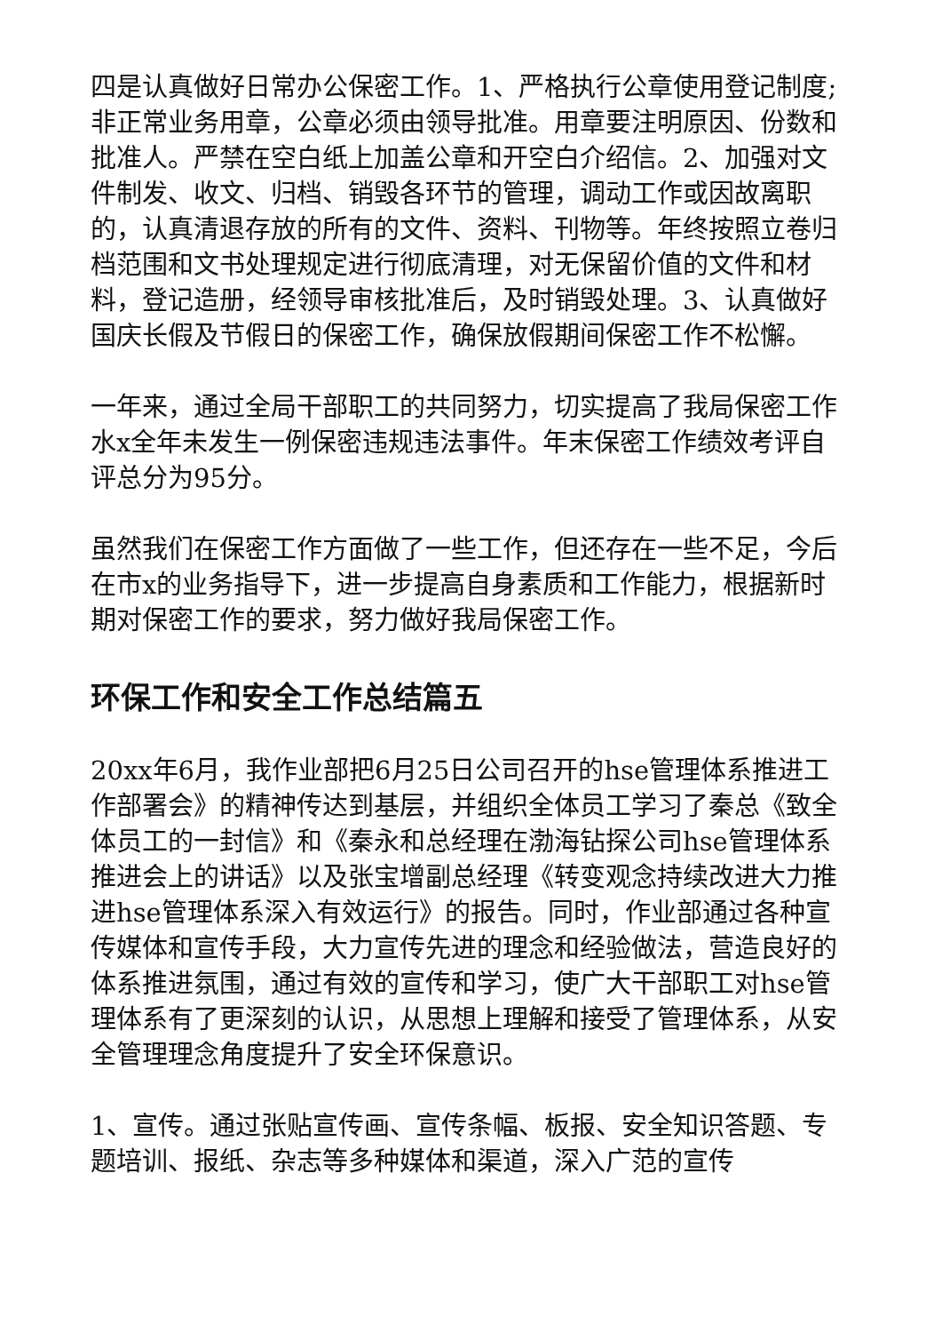四是认真做好日常办公保密工作。1、严格执行公章使用登记制度;非正常业务用章，公章必须由领导批准。用章要注明原因、份数和批准人。严禁在空白纸上加盖公章和开空白介绍信。2、加强对文件制发、收文、归档、销毁各环节的管理，调动工作或因故离职的，认真清退存放的所有的文件、资料、刊物等。年终按照立卷归档范围和文书处理规定进行彻底清理，对无保留价值的文件和材料，登记造册，经领导审核批准后，及时销毁处理。3、认真做好国庆长假及节假日的保密工作，确保放假期间保密工作不松懈。
一年来，通过全局干部职工的共同努力，切实提高了我局保密工作水x全年未发生一例保密违规违法事件。年末保密工作绩效考评自评总分为95分。
虽然我们在保密工作方面做了一些工作，但还存在一些不足，今后在市x的业务指导下，进一步提高自身素质和工作能力，根据新时期对保密工作的要求，努力做好我局保密工作。
环保工作和安全工作总结篇五
20xx年6月，我作业部把6月25日公司召开的hse管理体系推进工作部署会》的精神传达到基层，并组织全体员工学习了秦总《致全体员工的一封信》和《秦永和总经理在渤海钻探公司hse管理体系推进会上的讲话》以及张宝增副总经理《转变观念持续改进大力推进hse管理体系深入有效运行》的报告。同时，作业部通过各种宣传媒体和宣传手段，大力宣传先进的理念和经验做法，营造良好的体系推进氛围，通过有效的宣传和学习，使广大干部职工对hse管理体系有了更深刻的认识，从思想上理解和接受了管理体系，从安全管理理念角度提升了安全环保意识。
1、宣传。通过张贴宣传画、宣传条幅、板报、安全知识答题、专题培训、报纸、杂志等多种媒体和渠道，深入广范的宣传